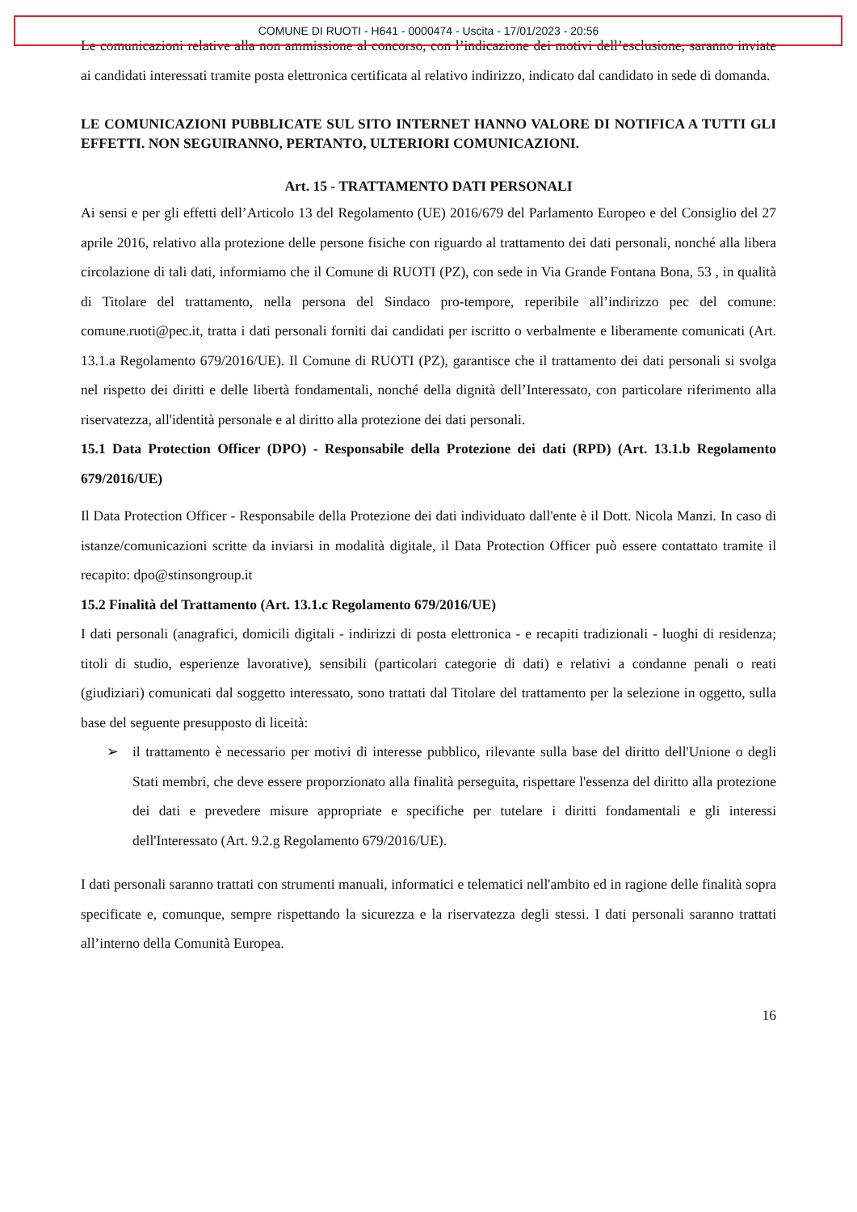COMUNE DI RUOTI - H641 - 0000474 - Uscita - 17/01/2023 - 20:56
Le comunicazioni relative alla non ammissione al concorso, con l’indicazione dei motivi dell’esclusione, saranno inviate ai candidati interessati tramite posta elettronica certificata al relativo indirizzo, indicato dal candidato in sede di domanda.
LE COMUNICAZIONI PUBBLICATE SUL SITO INTERNET HANNO VALORE DI NOTIFICA A TUTTI GLI EFFETTI. NON SEGUIRANNO, PERTANTO, ULTERIORI COMUNICAZIONI.
Art. 15 - TRATTAMENTO DATI PERSONALI
Ai sensi e per gli effetti dell’Articolo 13 del Regolamento (UE) 2016/679 del Parlamento Europeo e del Consiglio del 27 aprile 2016, relativo alla protezione delle persone fisiche con riguardo al trattamento dei dati personali, nonché alla libera circolazione di tali dati, informiamo che il Comune di RUOTI (PZ), con sede in Via Grande Fontana Bona, 53 , in qualità di Titolare del trattamento, nella persona del Sindaco pro-tempore, reperibile all’indirizzo pec del comune: comune.ruoti@pec.it, tratta i dati personali forniti dai candidati per iscritto o verbalmente e liberamente comunicati (Art. 13.1.a Regolamento 679/2016/UE). Il Comune di RUOTI (PZ), garantisce che il trattamento dei dati personali si svolga nel rispetto dei diritti e delle libertà fondamentali, nonché della dignità dell’Interessato, con particolare riferimento alla riservatezza, all'identità personale e al diritto alla protezione dei dati personali.
15.1 Data Protection Officer (DPO) - Responsabile della Protezione dei dati (RPD) (Art. 13.1.b Regolamento 679/2016/UE)
Il Data Protection Officer - Responsabile della Protezione dei dati individuato dall'ente è il Dott. Nicola Manzi. In caso di istanze/comunicazioni scritte da inviarsi in modalità digitale, il Data Protection Officer può essere contattato tramite il recapito: dpo@stinsongroup.it
15.2 Finalità del Trattamento (Art. 13.1.c Regolamento 679/2016/UE)
I dati personali (anagrafici, domicili digitali - indirizzi di posta elettronica - e recapiti tradizionali - luoghi di residenza; titoli di studio, esperienze lavorative), sensibili (particolari categorie di dati) e relativi a condanne penali o reati (giudiziari) comunicati dal soggetto interessato, sono trattati dal Titolare del trattamento per la selezione in oggetto, sulla base del seguente presupposto di liceità:
➢ il trattamento è necessario per motivi di interesse pubblico, rilevante sulla base del diritto dell'Unione o degli Stati membri, che deve essere proporzionato alla finalità perseguita, rispettare l'essenza del diritto alla protezione dei dati e prevedere misure appropriate e specifiche per tutelare i diritti fondamentali e gli interessi dell'Interessato (Art. 9.2.g Regolamento 679/2016/UE).
I dati personali saranno trattati con strumenti manuali, informatici e telematici nell'ambito ed in ragione delle finalità sopra specificate e, comunque, sempre rispettando la sicurezza e la riservatezza degli stessi. I dati personali saranno trattati all’interno della Comunità Europea.
16